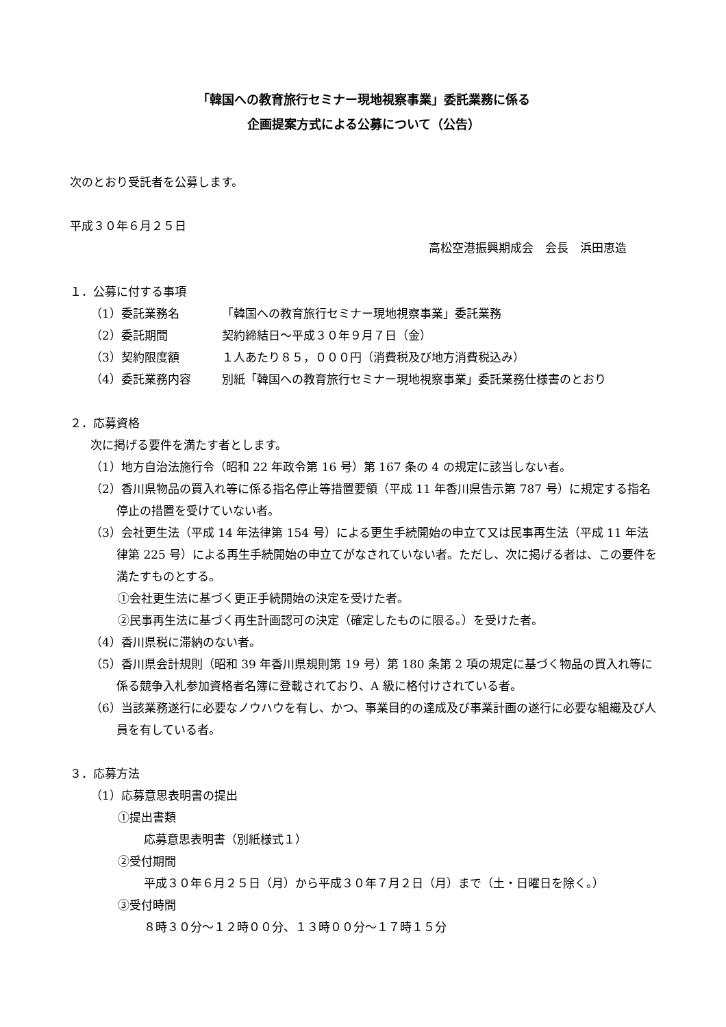「韓国への教育旅行セミナー現地視察事業」委託業務に係る
企画提案方式による公募について（公告）
次のとおり受託者を公募します。
平成３０年６月２５日
高松空港振興期成会　会長　浜田恵造
１．公募に付する事項
（1）委託業務名 「韓国への教育旅行セミナー現地視察事業」委託業務
（2）委託期間 契約締結日～平成３０年９月７日（金）
（3）契約限度額 １人あたり８５，０００円（消費税及び地方消費税込み）
（4）委託業務内容 別紙「韓国への教育旅行セミナー現地視察事業」委託業務仕様書のとおり
２．応募資格
次に掲げる要件を満たす者とします。
（1）地方自治法施行令（昭和 22 年政令第 16 号）第 167 条の 4 の規定に該当しない者。
（2）香川県物品の買入れ等に係る指名停止等措置要領（平成 11 年香川県告示第 787 号）に規定する指名停止の措置を受けていない者。
（3）会社更生法（平成 14 年法律第 154 号）による更生手続開始の申立て又は民事再生法（平成 11 年法律第 225 号）による再生手続開始の申立てがなされていない者。ただし、次に掲げる者は、この要件を満たすものとする。
①会社更生法に基づく更正手続開始の決定を受けた者。
②民事再生法に基づく再生計画認可の決定（確定したものに限る。）を受けた者。
（4）香川県税に滞納のない者。
（5）香川県会計規則（昭和 39 年香川県規則第 19 号）第 180 条第 2 項の規定に基づく物品の買入れ等に係る競争入札参加資格者名簿に登載されており、A 級に格付けされている者。
（6）当該業務遂行に必要なノウハウを有し、かつ、事業目的の達成及び事業計画の遂行に必要な組織及び人員を有している者。
３．応募方法
（1）応募意思表明書の提出
①提出書類
応募意思表明書（別紙様式１）
②受付期間
平成３０年６月２５日（月）から平成３０年７月２日（月）まで（土・日曜日を除く。）
③受付時間
８時３０分～１２時００分、１３時００分～１７時１５分